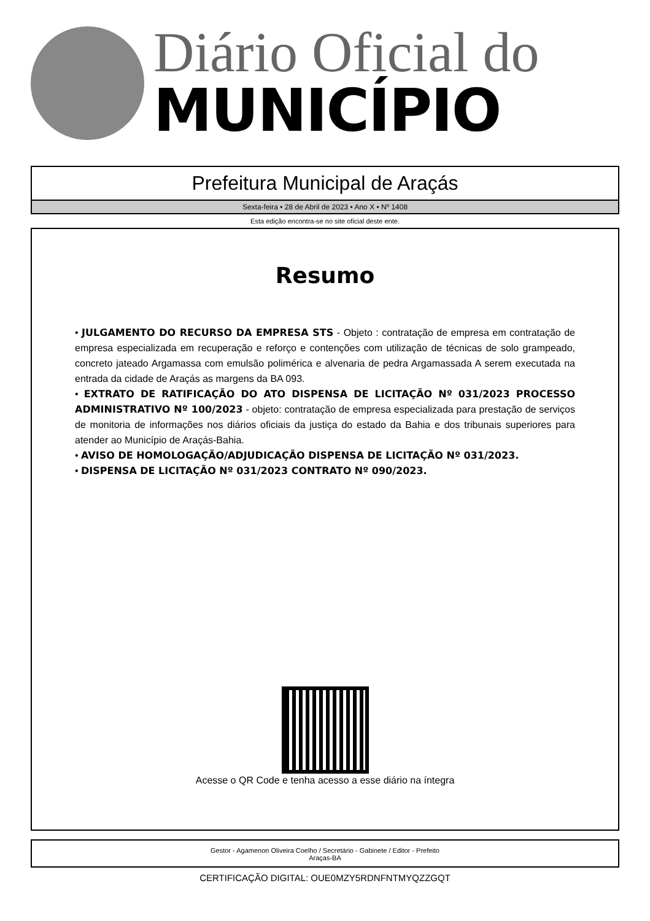Diário Oficial do
MUNICÍPIO
Prefeitura Municipal de Araçás
Sexta-feira • 28 de Abril de 2023 • Ano X • Nº 1408
Esta edição encontra-se no site oficial deste ente.
Resumo
• JULGAMENTO DO RECURSO DA EMPRESA STS - Objeto : contratação de empresa em contratação de empresa especializada em recuperação e reforço e contenções com utilização de técnicas de solo grampeado, concreto jateado Argamassa com emulsão polimérica e alvenaria de pedra Argamassada A serem executada na entrada da cidade de Araçás as margens da BA 093.
• EXTRATO DE RATIFICAÇÃO DO ATO DISPENSA DE LICITAÇÃO Nº 031/2023 PROCESSO ADMINISTRATIVO Nº 100/2023 - objeto: contratação de empresa especializada para prestação de serviços de monitoria de informações nos diários oficiais da justiça do estado da Bahia e dos tribunais superiores para atender ao Município de Araçás-Bahia.
• AVISO DE HOMOLOGAÇÃO/ADJUDICAÇÃO DISPENSA DE LICITAÇÃO Nº 031/2023.
• DISPENSA DE LICITAÇÃO Nº 031/2023 CONTRATO Nº 090/2023.
Acesse o QR Code e tenha acesso a esse diário na íntegra
Gestor - Agamenon Oliveira Coelho / Secretário - Gabinete / Editor - Prefeito
Araças-BA
CERTIFICAÇÃO DIGITAL: OUE0MZY5RDNFNTMYQZZGQT